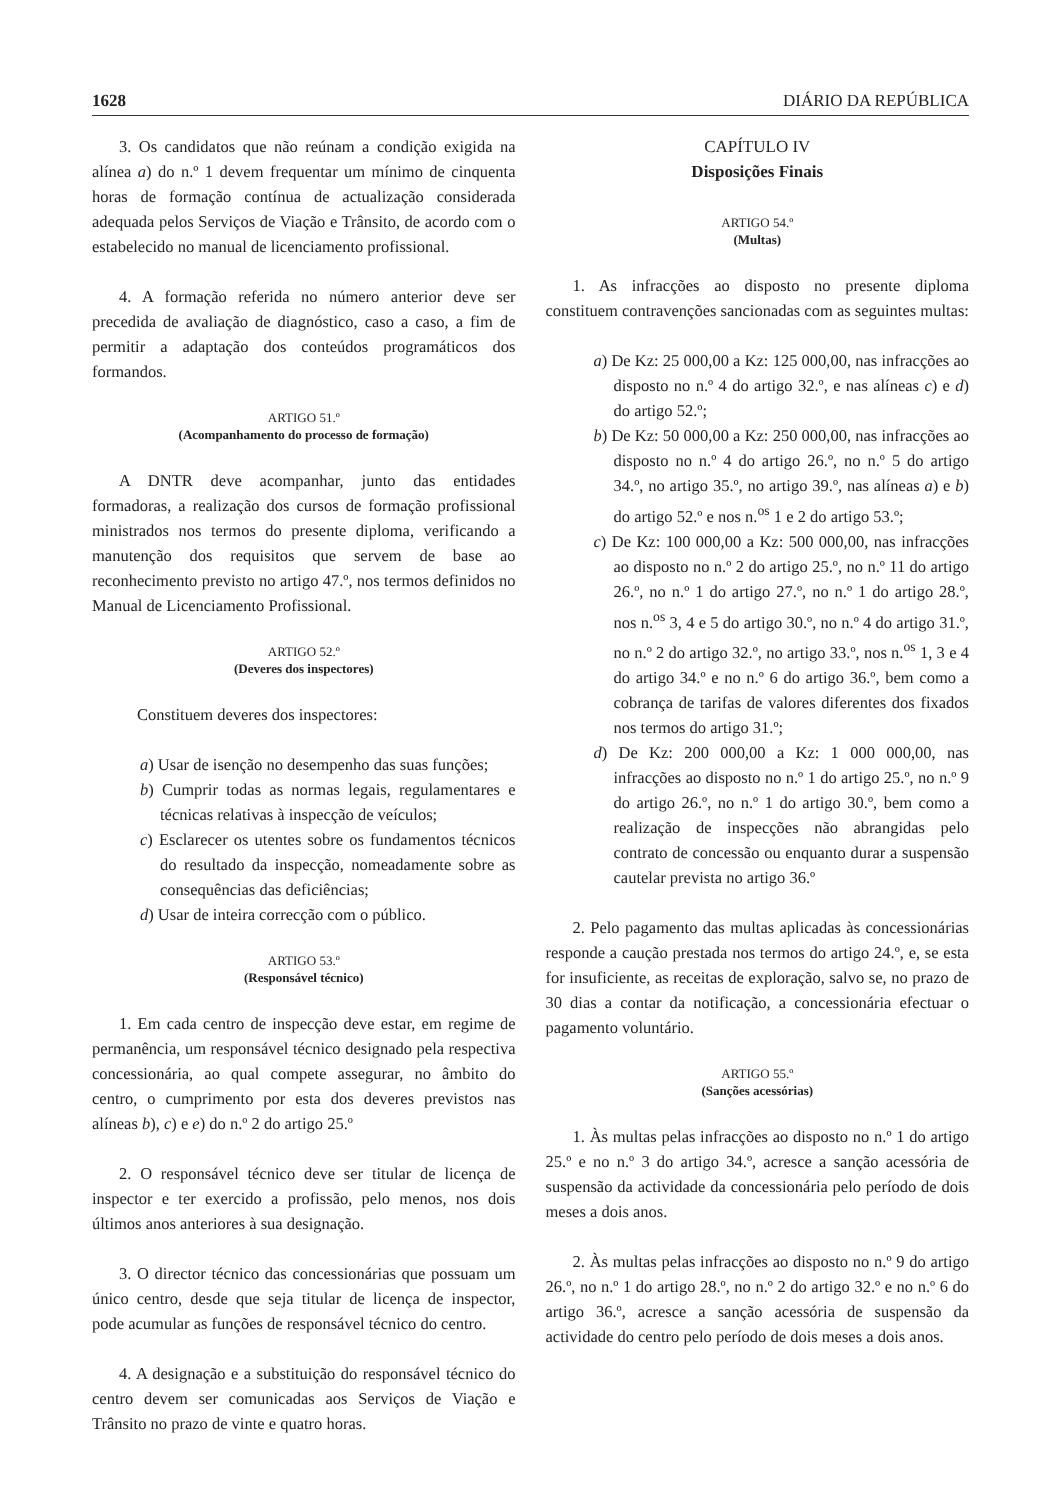1628 DIÁRIO DA REPÚBLICA
3. Os candidatos que não reúnam a condição exigida na alínea a) do n.º 1 devem frequentar um mínimo de cinquenta horas de formação contínua de actualização considerada adequada pelos Serviços de Viação e Trânsito, de acordo com o estabelecido no manual de licenciamento profissional.
4. A formação referida no número anterior deve ser precedida de avaliação de diagnóstico, caso a caso, a fim de permitir a adaptação dos conteúdos programáticos dos formandos.
ARTIGO 51.º
(Acompanhamento do processo de formação)
A DNTR deve acompanhar, junto das entidades formadoras, a realização dos cursos de formação profissional ministrados nos termos do presente diploma, verificando a manutenção dos requisitos que servem de base ao reconhecimento previsto no artigo 47.º, nos termos definidos no Manual de Licenciamento Profissional.
ARTIGO 52.º
(Deveres dos inspectores)
Constituem deveres dos inspectores:
a) Usar de isenção no desempenho das suas funções;
b) Cumprir todas as normas legais, regulamentares e técnicas relativas à inspecção de veículos;
c) Esclarecer os utentes sobre os fundamentos técnicos do resultado da inspecção, nomeadamente sobre as consequências das deficiências;
d) Usar de inteira correcção com o público.
ARTIGO 53.º
(Responsável técnico)
1. Em cada centro de inspecção deve estar, em regime de permanência, um responsável técnico designado pela respectiva concessionária, ao qual compete assegurar, no âmbito do centro, o cumprimento por esta dos deveres previstos nas alíneas b), c) e e) do n.º 2 do artigo 25.º
2. O responsável técnico deve ser titular de licença de inspector e ter exercido a profissão, pelo menos, nos dois últimos anos anteriores à sua designação.
3. O director técnico das concessionárias que possuam um único centro, desde que seja titular de licença de inspector, pode acumular as funções de responsável técnico do centro.
4. A designação e a substituição do responsável técnico do centro devem ser comunicadas aos Serviços de Viação e Trânsito no prazo de vinte e quatro horas.
CAPÍTULO IV
Disposições Finais
ARTIGO 54.º
(Multas)
1. As infracções ao disposto no presente diploma constituem contravenções sancionadas com as seguintes multas:
a) De Kz: 25 000,00 a Kz: 125 000,00, nas infracções ao disposto no n.º 4 do artigo 32.º, e nas alíneas c) e d) do artigo 52.º;
b) De Kz: 50 000,00 a Kz: 250 000,00, nas infracções ao disposto no n.º 4 do artigo 26.º, no n.º 5 do artigo 34.º, no artigo 35.º, no artigo 39.º, nas alíneas a) e b) do artigo 52.º e nos n.<sup>os</sup> 1 e 2 do artigo 53.º;
c) De Kz: 100 000,00 a Kz: 500 000,00, nas infracções ao disposto no n.º 2 do artigo 25.º, no n.º 11 do artigo 26.º, no n.º 1 do artigo 27.º, no n.º 1 do artigo 28.º, nos n.<sup>os</sup> 3, 4 e 5 do artigo 30.º, no n.º 4 do artigo 31.º, no n.º 2 do artigo 32.º, no artigo 33.º, nos n.<sup>os</sup> 1, 3 e 4 do artigo 34.º e no n.º 6 do artigo 36.º, bem como a cobrança de tarifas de valores diferentes dos fixados nos termos do artigo 31.º;
d) De Kz: 200 000,00 a Kz: 1 000 000,00, nas infracções ao disposto no n.º 1 do artigo 25.º, no n.º 9 do artigo 26.º, no n.º 1 do artigo 30.º, bem como a realização de inspecções não abrangidas pelo contrato de concessão ou enquanto durar a suspensão cautelar prevista no artigo 36.º
2. Pelo pagamento das multas aplicadas às concessionárias responde a caução prestada nos termos do artigo 24.º, e, se esta for insuficiente, as receitas de exploração, salvo se, no prazo de 30 dias a contar da notificação, a concessionária efectuar o pagamento voluntário.
ARTIGO 55.º
(Sanções acessórias)
1. Às multas pelas infracções ao disposto no n.º 1 do artigo 25.º e no n.º 3 do artigo 34.º, acresce a sanção acessória de suspensão da actividade da concessionária pelo período de dois meses a dois anos.
2. Às multas pelas infracções ao disposto no n.º 9 do artigo 26.º, no n.º 1 do artigo 28.º, no n.º 2 do artigo 32.º e no n.º 6 do artigo 36.º, acresce a sanção acessória de suspensão da actividade do centro pelo período de dois meses a dois anos.